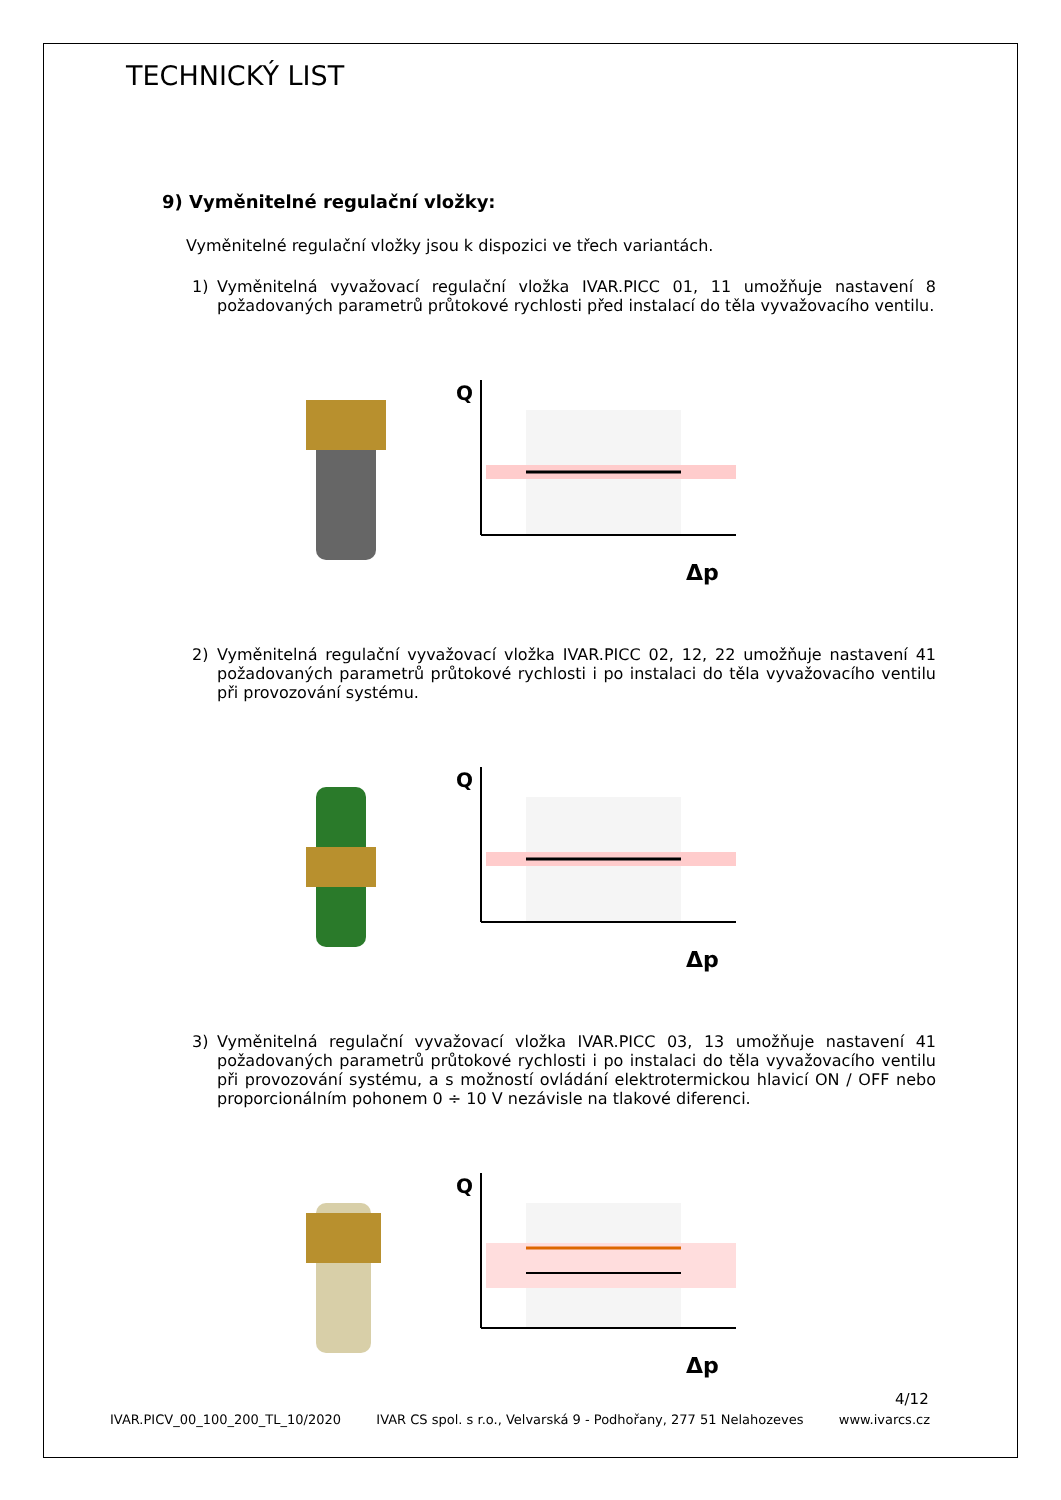TECHNICKÝ LIST
9) Vyměnitelné regulační vložky:
Vyměnitelné regulační vložky jsou k dispozici ve třech variantách.
1) Vyměnitelná vyvažovací regulační vložka IVAR.PICC 01, 11 umožňuje nastavení 8 požadovaných parametrů průtokové rychlosti před instalací do těla vyvažovacího ventilu.
Q
Δp
2) Vyměnitelná regulační vyvažovací vložka IVAR.PICC 02, 12, 22 umožňuje nastavení 41 požadovaných parametrů průtokové rychlosti i po instalaci do těla vyvažovacího ventilu při provozování systému.
Q
Δp
3) Vyměnitelná regulační vyvažovací vložka IVAR.PICC 03, 13 umožňuje nastavení 41 požadovaných parametrů průtokové rychlosti i po instalaci do těla vyvažovacího ventilu při provozování systému, a s možností ovládání elektrotermickou hlavicí ON / OFF nebo proporcionálním pohonem 0 ÷ 10 V nezávisle na tlakové diferenci.
Q
Δp
4/12
IVAR.PICV_00_100_200_TL_10/2020 IVAR CS spol. s r.o., Velvarská 9 - Podhořany, 277 51 Nelahozeves www.ivarcs.cz